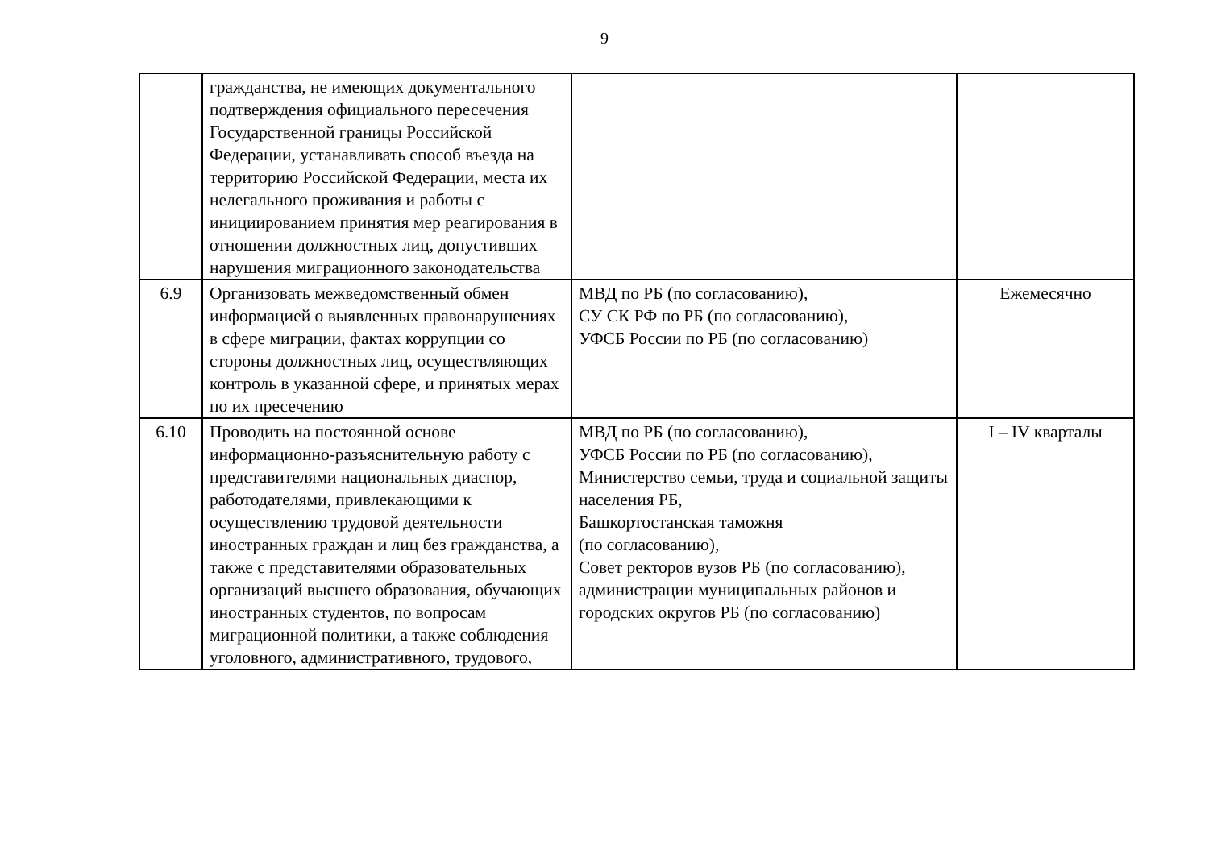9
| | гражданства, не имеющих документального подтверждения официального пересечения Государственной границы Российской Федерации, устанавливать способ въезда на территорию Российской Федерации, места их нелегального проживания и работы с инициированием принятия мер реагирования в отношении должностных лиц, допустивших нарушения миграционного законодательства | | |
| 6.9 | Организовать межведомственный обмен информацией о выявленных правонарушениях в сфере миграции, фактах коррупции со стороны должностных лиц, осуществляющих контроль в указанной сфере, и принятых мерах по их пресечению | МВД по РБ (по согласованию), СУ СК РФ по РБ (по согласованию), УФСБ России по РБ (по согласованию) | Ежемесячно |
| 6.10 | Проводить на постоянной основе информационно-разъяснительную работу с представителями национальных диаспор, работодателями, привлекающими к осуществлению трудовой деятельности иностранных граждан и лиц без гражданства, а также с представителями образовательных организаций высшего образования, обучающих иностранных студентов, по вопросам миграционной политики, а также соблюдения уголовного, административного, трудового, | МВД по РБ (по согласованию), УФСБ России по РБ (по согласованию), Министерство семьи, труда и социальной защиты населения РБ, Башкортостанская таможня (по согласованию), Совет ректоров вузов РБ (по согласованию), администрации муниципальных районов и городских округов РБ (по согласованию) | I – IV кварталы |